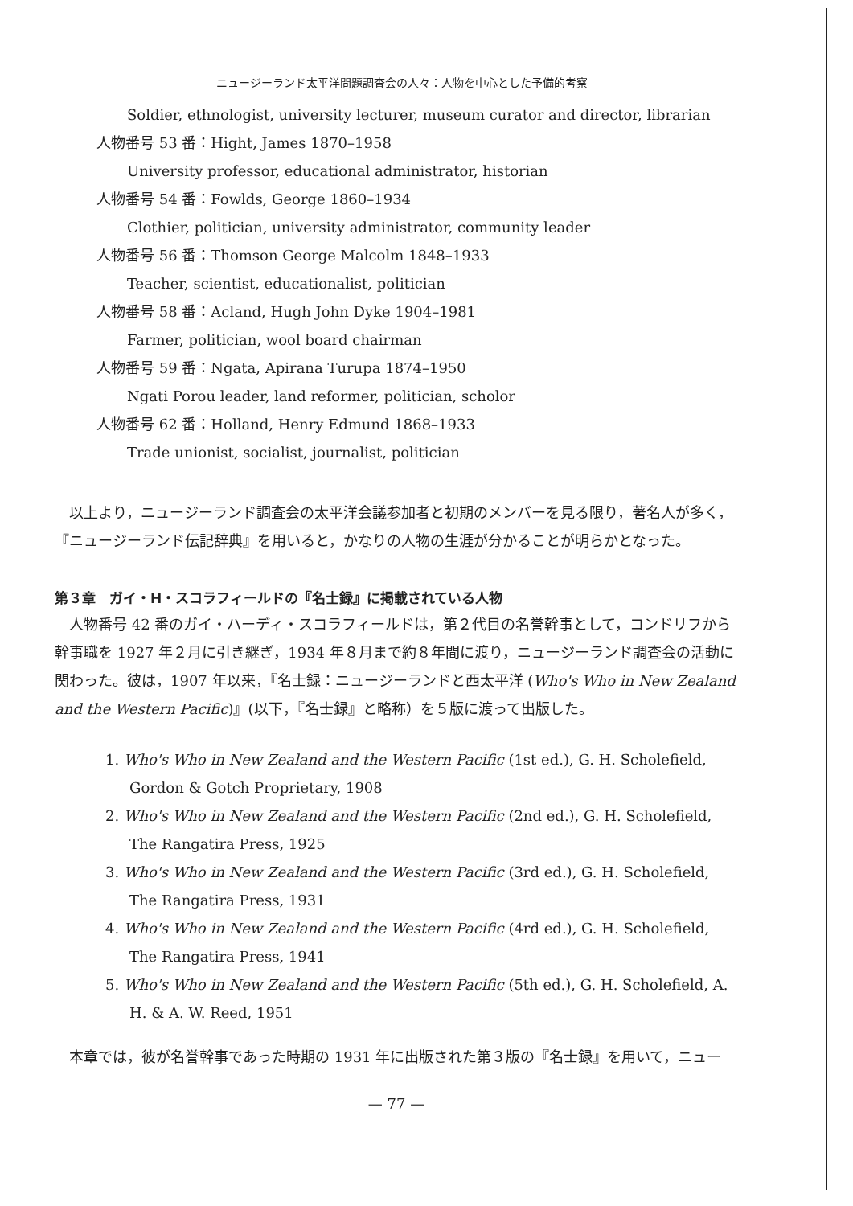ニュージーランド太平洋問題調査会の人々：人物を中心とした予備的考察
Soldier, ethnologist, university lecturer, museum curator and director, librarian
人物番号 53 番：Hight, James 1870–1958
University professor, educational administrator, historian
人物番号 54 番：Fowlds, George 1860–1934
Clothier, politician, university administrator, community leader
人物番号 56 番：Thomson George Malcolm 1848–1933
Teacher, scientist, educationalist, politician
人物番号 58 番：Acland, Hugh John Dyke 1904–1981
Farmer, politician, wool board chairman
人物番号 59 番：Ngata, Apirana Turupa 1874–1950
Ngati Porou leader, land reformer, politician, scholor
人物番号 62 番：Holland, Henry Edmund 1868–1933
Trade unionist, socialist, journalist, politician
以上より，ニュージーランド調査会の太平洋会議参加者と初期のメンバーを見る限り，著名人が多く，『ニュージーランド伝記辞典』を用いると，かなりの人物の生涯が分かることが明らかとなった。
第３章　ガイ・H・スコラフィールドの『名士録』に掲載されている人物
人物番号 42 番のガイ・ハーディ・スコラフィールドは，第２代目の名誉幹事として，コンドリフから幹事職を 1927 年２月に引き継ぎ，1934 年８月まで約８年間に渡り，ニュージーランド調査会の活動に関わった。彼は，1907 年以来，『名士録：ニュージーランドと西太平洋 (Who's Who in New Zealand and the Western Pacific)』(以下，『名士録』と略称）を５版に渡って出版した。
1. Who's Who in New Zealand and the Western Pacific (1st ed.), G. H. Scholefield, Gordon & Gotch Proprietary, 1908
2. Who's Who in New Zealand and the Western Pacific (2nd ed.), G. H. Scholefield, The Rangatira Press, 1925
3. Who's Who in New Zealand and the Western Pacific (3rd ed.), G. H. Scholefield, The Rangatira Press, 1931
4. Who's Who in New Zealand and the Western Pacific (4rd ed.), G. H. Scholefield, The Rangatira Press, 1941
5. Who's Who in New Zealand and the Western Pacific (5th ed.), G. H. Scholefield, A. H. & A. W. Reed, 1951
本章では，彼が名誉幹事であった時期の 1931 年に出版された第３版の『名士録』を用いて，ニュー
— 77 —